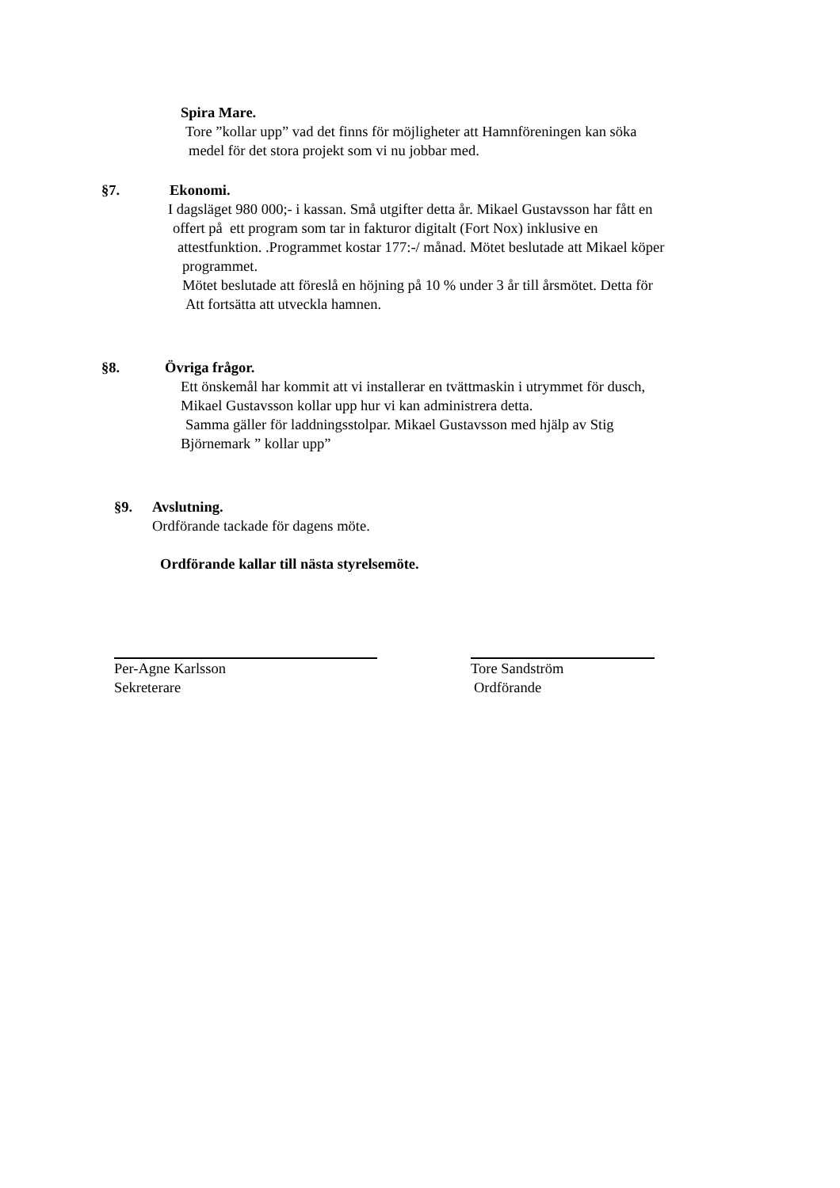Spira Mare.
Tore ”kollar upp” vad det finns för möjligheter att Hamnföreningen kan söka
medel för det stora projekt som vi nu jobbar med.
§7. Ekonomi.
I dagsläget 980 000;- i kassan. Små utgifter detta år. Mikael Gustavsson har fått en
offert på ett program som tar in fakturor digitalt (Fort Nox) inklusive en
attestfunktion. .Programmet kostar 177:-/ månad. Mötet beslutade att Mikael köper
programmet.
Mötet beslutade att föreslå en höjning på 10 % under 3 år till årsmötet. Detta för
Att fortsätta att utveckla hamnen.
§8. Övriga frågor.
Ett önskemål har kommit att vi installerar en tvättmaskin i utrymmet för dusch,
Mikael Gustavsson kollar upp hur vi kan administrera detta.
Samma gäller för laddningsstolpar. Mikael Gustavsson med hjälp av Stig
Björnemark ” kollar upp”
§9. Avslutning.
Ordförande tackade för dagens möte.
Ordförande kallar till nästa styrelsemöte.
Per-Agne Karlsson
Sekreterare
Tore Sandström
Ordförande